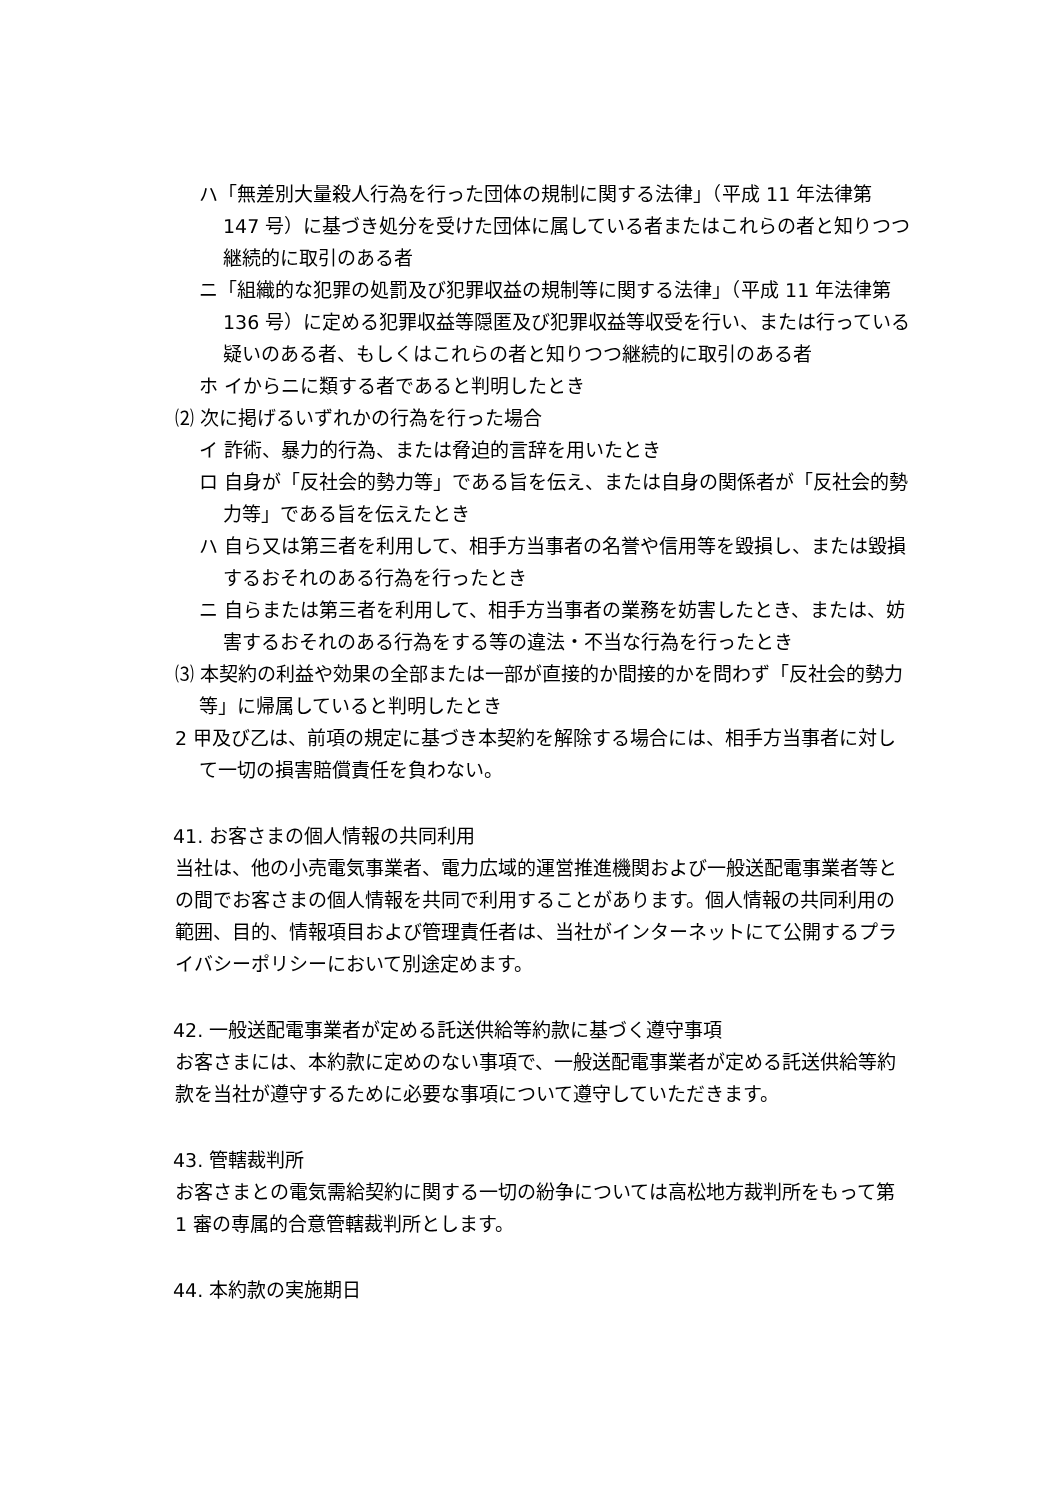ハ「無差別大量殺人行為を行った団体の規制に関する法律」（平成 11 年法律第 147 号）に基づき処分を受けた団体に属している者またはこれらの者と知りつつ継続的に取引のある者
ニ「組織的な犯罪の処罰及び犯罪収益の規制等に関する法律」（平成 11 年法律第 136 号）に定める犯罪収益等隠匿及び犯罪収益等収受を行い、または行っている疑いのある者、もしくはこれらの者と知りつつ継続的に取引のある者
ホ イからニに類する者であると判明したとき
⑵ 次に掲げるいずれかの行為を行った場合
イ 詐術、暴力的行為、または脅迫的言辞を用いたとき
ロ 自身が「反社会的勢力等」である旨を伝え、または自身の関係者が「反社会的勢力等」である旨を伝えたとき
ハ 自ら又は第三者を利用して、相手方当事者の名誉や信用等を毀損し、または毀損するおそれのある行為を行ったとき
ニ 自らまたは第三者を利用して、相手方当事者の業務を妨害したとき、または、妨害するおそれのある行為をする等の違法・不当な行為を行ったとき
⑶ 本契約の利益や効果の全部または一部が直接的か間接的かを問わず「反社会的勢力等」に帰属していると判明したとき
2 甲及び乙は、前項の規定に基づき本契約を解除する場合には、相手方当事者に対して一切の損害賠償責任を負わない。
41. お客さまの個人情報の共同利用
当社は、他の小売電気事業者、電力広域的運営推進機関および一般送配電事業者等との間でお客さまの個人情報を共同で利用することがあります。個人情報の共同利用の範囲、目的、情報項目および管理責任者は、当社がインターネットにて公開するプライバシーポリシーにおいて別途定めます。
42. 一般送配電事業者が定める託送供給等約款に基づく遵守事項
お客さまには、本約款に定めのない事項で、一般送配電事業者が定める託送供給等約款を当社が遵守するために必要な事項について遵守していただきます。
43. 管轄裁判所
お客さまとの電気需給契約に関する一切の紛争については高松地方裁判所をもって第 1 審の専属的合意管轄裁判所とします。
44. 本約款の実施期日